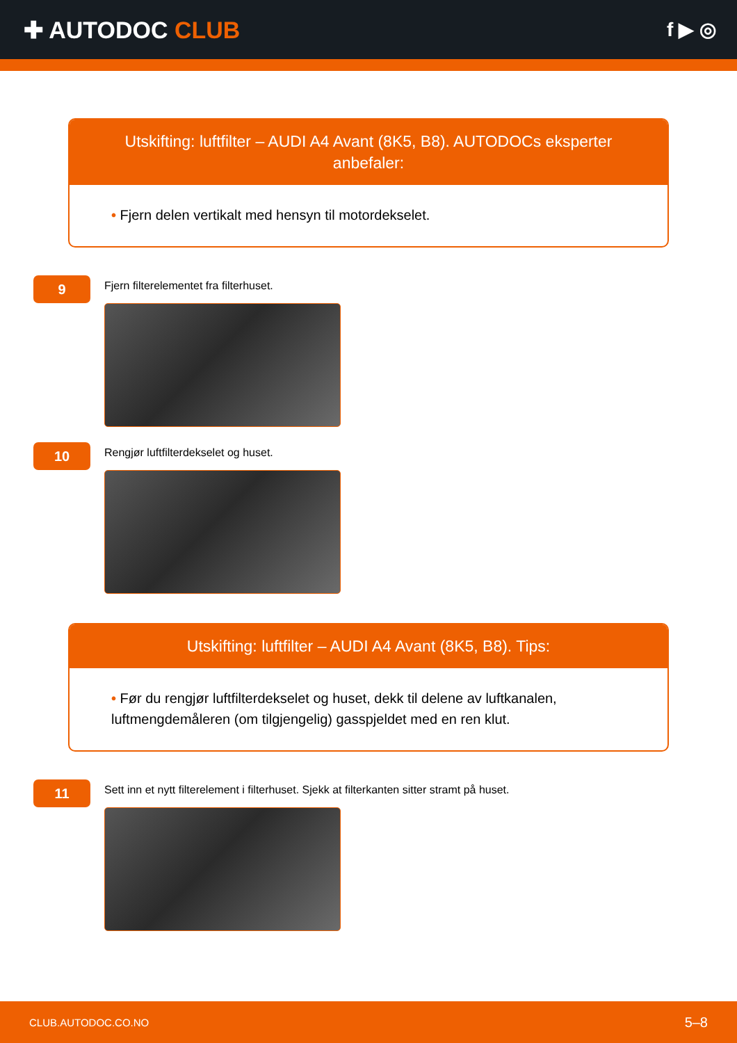✚ AUTODOC CLUB
f ▶ ◎
Utskifting: luftfilter – AUDI A4 Avant (8K5, B8). AUTODOCs eksperter anbefaler:
• Fjern delen vertikalt med hensyn til motordekselet.
9
Fjern filterelementet fra filterhuset.
10
Rengjør luftfilterdekselet og huset.
Utskifting: luftfilter – AUDI A4 Avant (8K5, B8). Tips:
• Før du rengjør luftfilterdekselet og huset, dekk til delene av luftkanalen, luftmengdemåleren (om tilgjengelig) gasspjeldet med en ren klut.
11
Sett inn et nytt filterelement i filterhuset. Sjekk at filterkanten sitter stramt på huset.
CLUB.AUTODOC.CO.NO 5–8